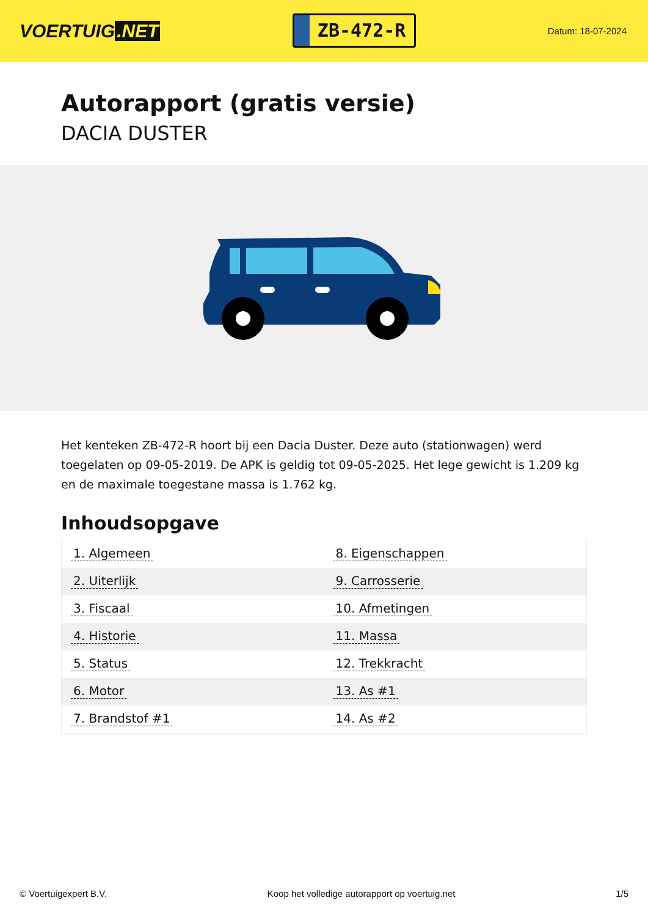VOERTUIG.NET
ZB-472-R
Datum: 18-07-2024
Autorapport (gratis versie)
DACIA DUSTER
Het kenteken ZB-472-R hoort bij een Dacia Duster. Deze auto (stationwagen) werd toegelaten op 09-05-2019. De APK is geldig tot 09-05-2025. Het lege gewicht is 1.209 kg en de maximale toegestane massa is 1.762 kg.
Inhoudsopgave
| 1. Algemeen | 8. Eigenschappen |
| 2. Uiterlijk | 9. Carrosserie |
| 3. Fiscaal | 10. Afmetingen |
| 4. Historie | 11. Massa |
| 5. Status | 12. Trekkracht |
| 6. Motor | 13. As #1 |
| 7. Brandstof #1 | 14. As #2 |
© Voertuigexpert B.V. Koop het volledige autorapport op voertuig.net 1/5